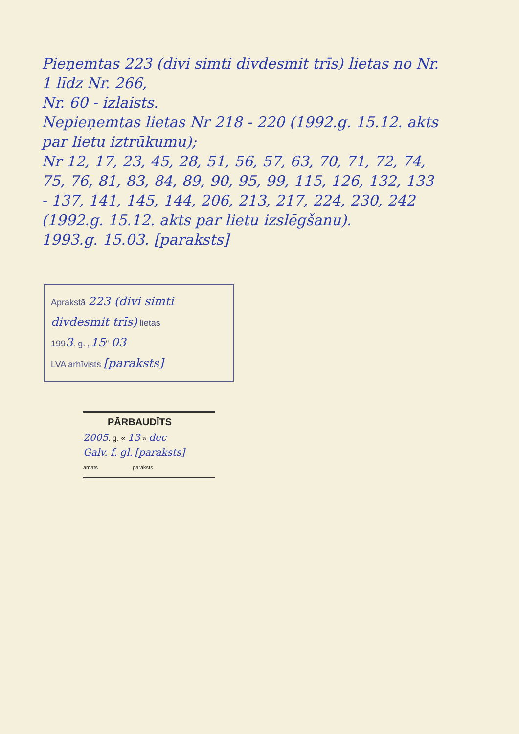Pieņemtas 223 (divi simti divdesmit trīs) lietas no Nr. 1 līdz Nr. 266,
Nr. 60 - izlaists.
Nepieņemtas lietas Nr 218 - 220 (1992.g. 15.12. akts par lietu iztrūkumu);
Nr 12, 17, 23, 45, 28, 51, 56, 57, 63, 70, 71, 72, 74, 75, 76, 81, 83, 84, 89, 90, 95, 99, 115, 126, 132, 133 - 137, 141, 145, 144, 206, 213, 217, 224, 230, 242 (1992.g. 15.12. akts par lietu izslēgšanu).
1993.g. 15.03. [paraksts]
Aprakstā 223 (divi simti divdesmit trīs) lietas
1993. g. „15" 03
LVA arhīvists [paraksts]
PĀRBAUDĪTS
2005. g. « 13 » dec
Galv. f. gl. [paraksts]
amats paraksts